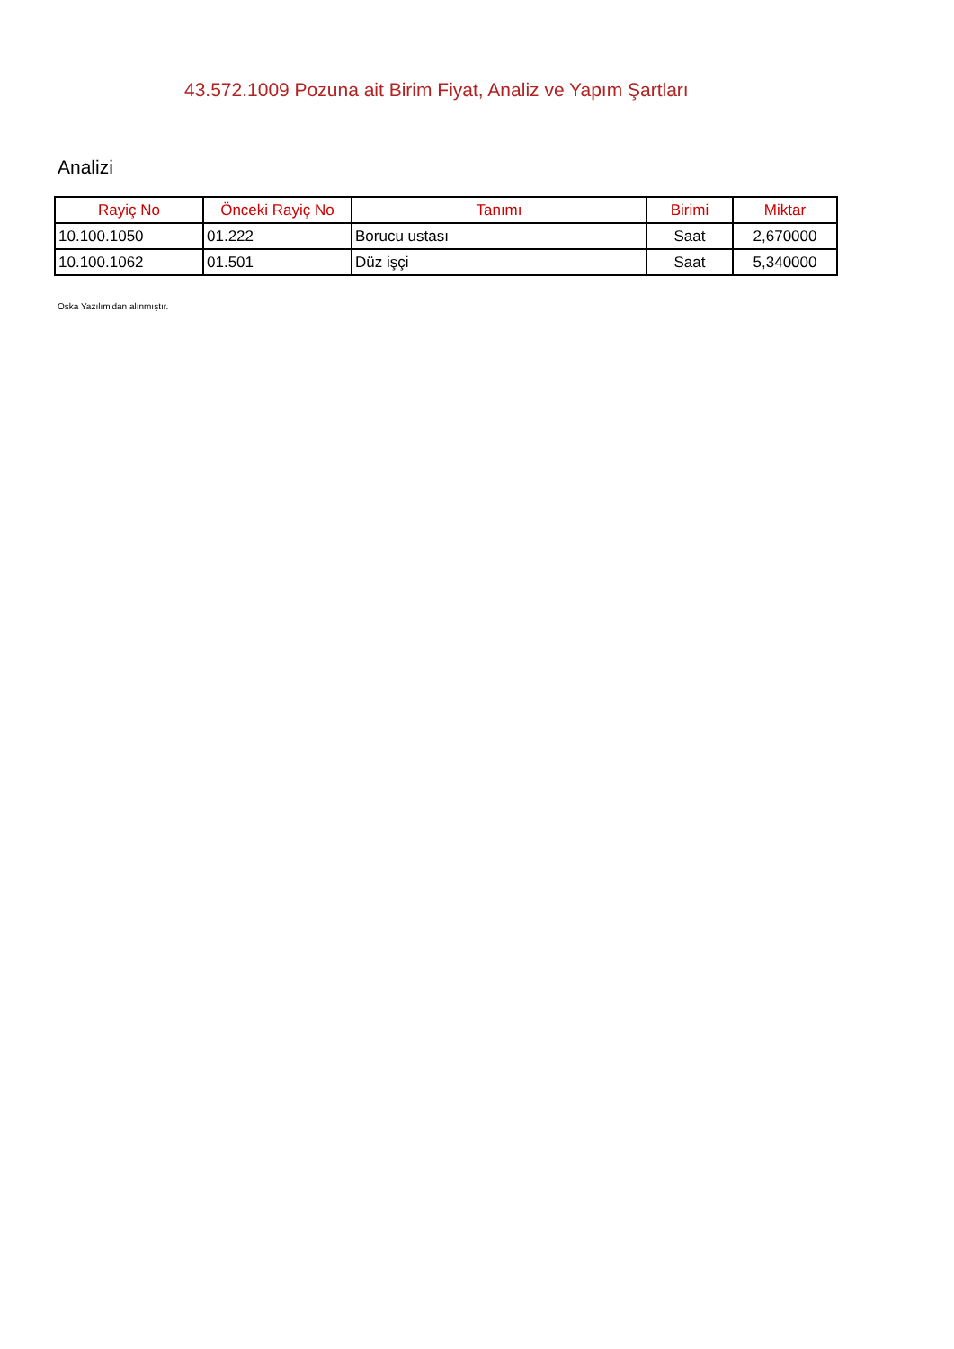43.572.1009 Pozuna ait Birim Fiyat, Analiz ve Yapım Şartları
Analizi
| Rayiç No | Önceki Rayiç No | Tanımı | Birimi | Miktar |
| --- | --- | --- | --- | --- |
| 10.100.1050 | 01.222 | Borucu ustası | Saat | 2,670000 |
| 10.100.1062 | 01.501 | Düz işçi | Saat | 5,340000 |
Oska Yazılım'dan alınmıştır.